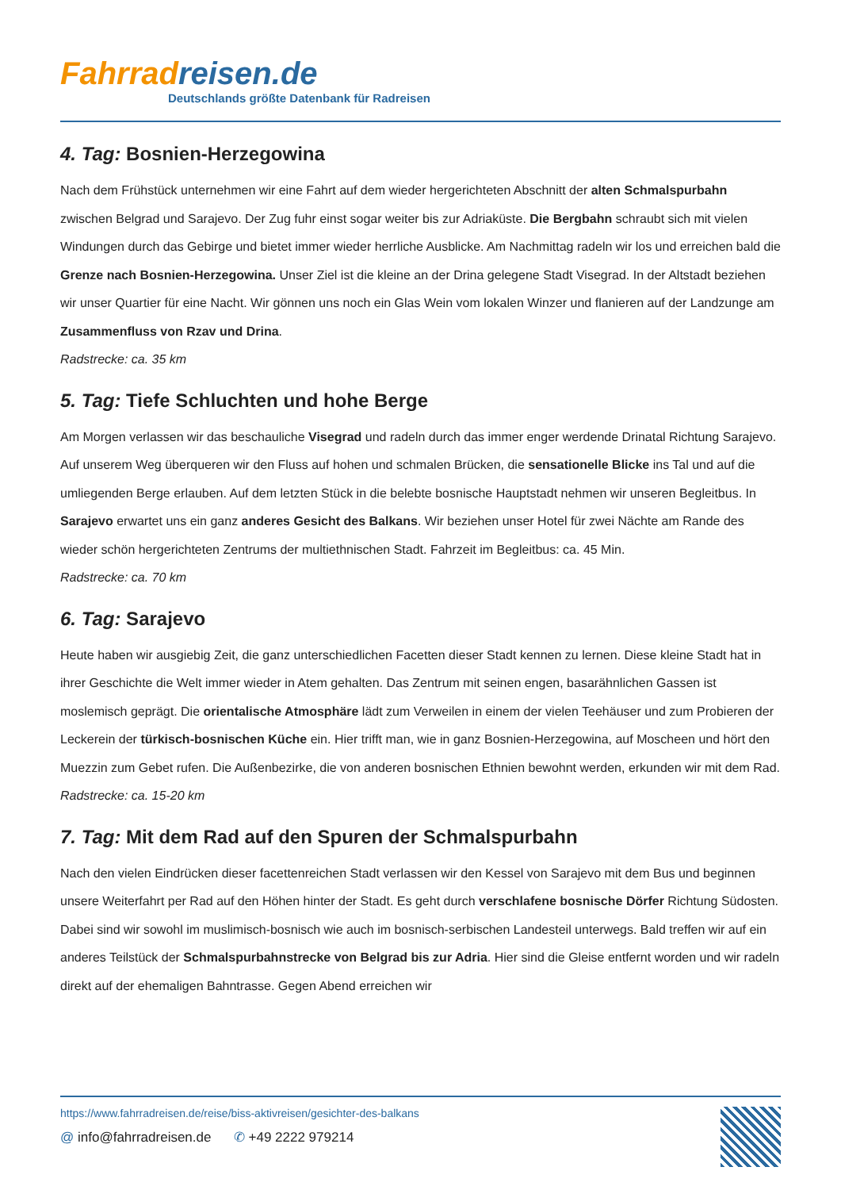Fahrrad reisen.de
Deutschlands größte Datenbank für Radreisen
4. Tag: Bosnien-Herzegowina
Nach dem Frühstück unternehmen wir eine Fahrt auf dem wieder hergerichteten Abschnitt der alten Schmalspurbahn zwischen Belgrad und Sarajevo. Der Zug fuhr einst sogar weiter bis zur Adriaküste. Die Bergbahn schraubt sich mit vielen Windungen durch das Gebirge und bietet immer wieder herrliche Ausblicke. Am Nachmittag radeln wir los und erreichen bald die Grenze nach Bosnien-Herzegowina. Unser Ziel ist die kleine an der Drina gelegene Stadt Visegrad. In der Altstadt beziehen wir unser Quartier für eine Nacht. Wir gönnen uns noch ein Glas Wein vom lokalen Winzer und flanieren auf der Landzunge am Zusammenfluss von Rzav und Drina.
Radstrecke: ca. 35 km
5. Tag: Tiefe Schluchten und hohe Berge
Am Morgen verlassen wir das beschauliche Visegrad und radeln durch das immer enger werdende Drinatal Richtung Sarajevo. Auf unserem Weg überqueren wir den Fluss auf hohen und schmalen Brücken, die sensationelle Blicke ins Tal und auf die umliegenden Berge erlauben. Auf dem letzten Stück in die belebte bosnische Hauptstadt nehmen wir unseren Begleitbus. In Sarajevo erwartet uns ein ganz anderes Gesicht des Balkans. Wir beziehen unser Hotel für zwei Nächte am Rande des wieder schön hergerichteten Zentrums der multiethnischen Stadt. Fahrzeit im Begleitbus: ca. 45 Min.
Radstrecke: ca. 70 km
6. Tag: Sarajevo
Heute haben wir ausgiebig Zeit, die ganz unterschiedlichen Facetten dieser Stadt kennen zu lernen. Diese kleine Stadt hat in ihrer Geschichte die Welt immer wieder in Atem gehalten. Das Zentrum mit seinen engen, basarähnlichen Gassen ist moslemisch geprägt. Die orientalische Atmosphäre lädt zum Verweilen in einem der vielen Teehäuser und zum Probieren der Leckerein der türkisch-bosnischen Küche ein. Hier trifft man, wie in ganz Bosnien-Herzegowina, auf Moscheen und hört den Muezzin zum Gebet rufen. Die Außenbezirke, die von anderen bosnischen Ethnien bewohnt werden, erkunden wir mit dem Rad.
Radstrecke: ca. 15-20 km
7. Tag: Mit dem Rad auf den Spuren der Schmalspurbahn
Nach den vielen Eindrücken dieser facettenreichen Stadt verlassen wir den Kessel von Sarajevo mit dem Bus und beginnen unsere Weiterfahrt per Rad auf den Höhen hinter der Stadt. Es geht durch verschlafene bosnische Dörfer Richtung Südosten. Dabei sind wir sowohl im muslimisch-bosnisch wie auch im bosnisch-serbischen Landesteil unterwegs. Bald treffen wir auf ein anderes Teilstück der Schmalspurbahnstrecke von Belgrad bis zur Adria. Hier sind die Gleise entfernt worden und wir radeln direkt auf der ehemaligen Bahntrasse. Gegen Abend erreichen wir
https://www.fahrradreisen.de/reise/biss-aktivreisen/gesichter-des-balkans
@ info@fahrradreisen.de ✆ +49 2222 979214